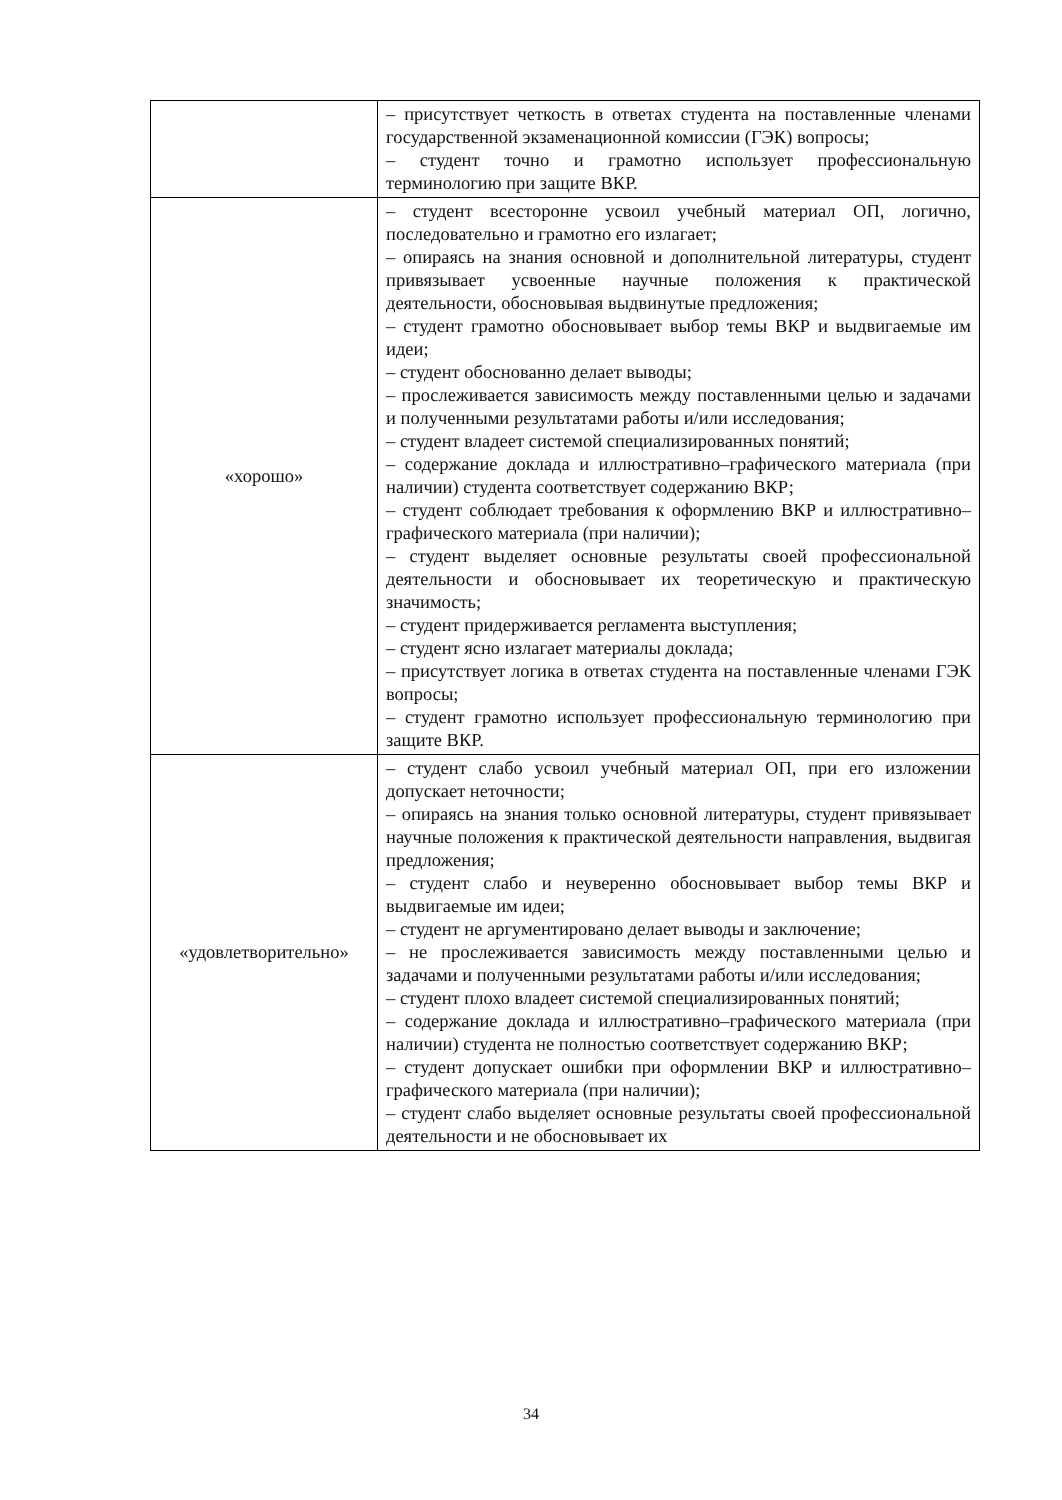| | – присутствует четкость в ответах студента на поставленные членами государственной экзаменационной комиссии (ГЭК) вопросы; – студент точно и грамотно использует профессиональную терминологию при защите ВКР. |
| «хорошо» | – студент всесторонне усвоил учебный материал ОП, логично, последовательно и грамотно его излагает; – опираясь на знания основной и дополнительной литературы, студент привязывает усвоенные научные положения к практической деятельности, обосновывая выдвинутые предложения; – студент грамотно обосновывает выбор темы ВКР и выдвигаемые им идеи; – студент обоснованно делает выводы; – прослеживается зависимость между поставленными целью и задачами и полученными результатами работы и/или исследования; – студент владеет системой специализированных понятий; – содержание доклада и иллюстративно–графического материала (при наличии) студента соответствует содержанию ВКР; – студент соблюдает требования к оформлению ВКР и иллюстративно–графического материала (при наличии); – студент выделяет основные результаты своей профессиональной деятельности и обосновывает их теоретическую и практическую значимость; – студент придерживается регламента выступления; – студент ясно излагает материалы доклада; – присутствует логика в ответах студента на поставленные членами ГЭК вопросы; – студент грамотно использует профессиональную терминологию при защите ВКР. |
| «удовлетворительно» | – студент слабо усвоил учебный материал ОП, при его изложении допускает неточности; – опираясь на знания только основной литературы, студент привязывает научные положения к практической деятельности направления, выдвигая предложения; – студент слабо и неуверенно обосновывает выбор темы ВКР и выдвигаемые им идеи; – студент не аргументировано делает выводы и заключение; – не прослеживается зависимость между поставленными целью и задачами и полученными результатами работы и/или исследования; – студент плохо владеет системой специализированных понятий; – содержание доклада и иллюстративно–графического материала (при наличии) студента не полностью соответствует содержанию ВКР; – студент допускает ошибки при оформлении ВКР и иллюстративно–графического материала (при наличии); – студент слабо выделяет основные результаты своей профессиональной деятельности и не обосновывает их |
34